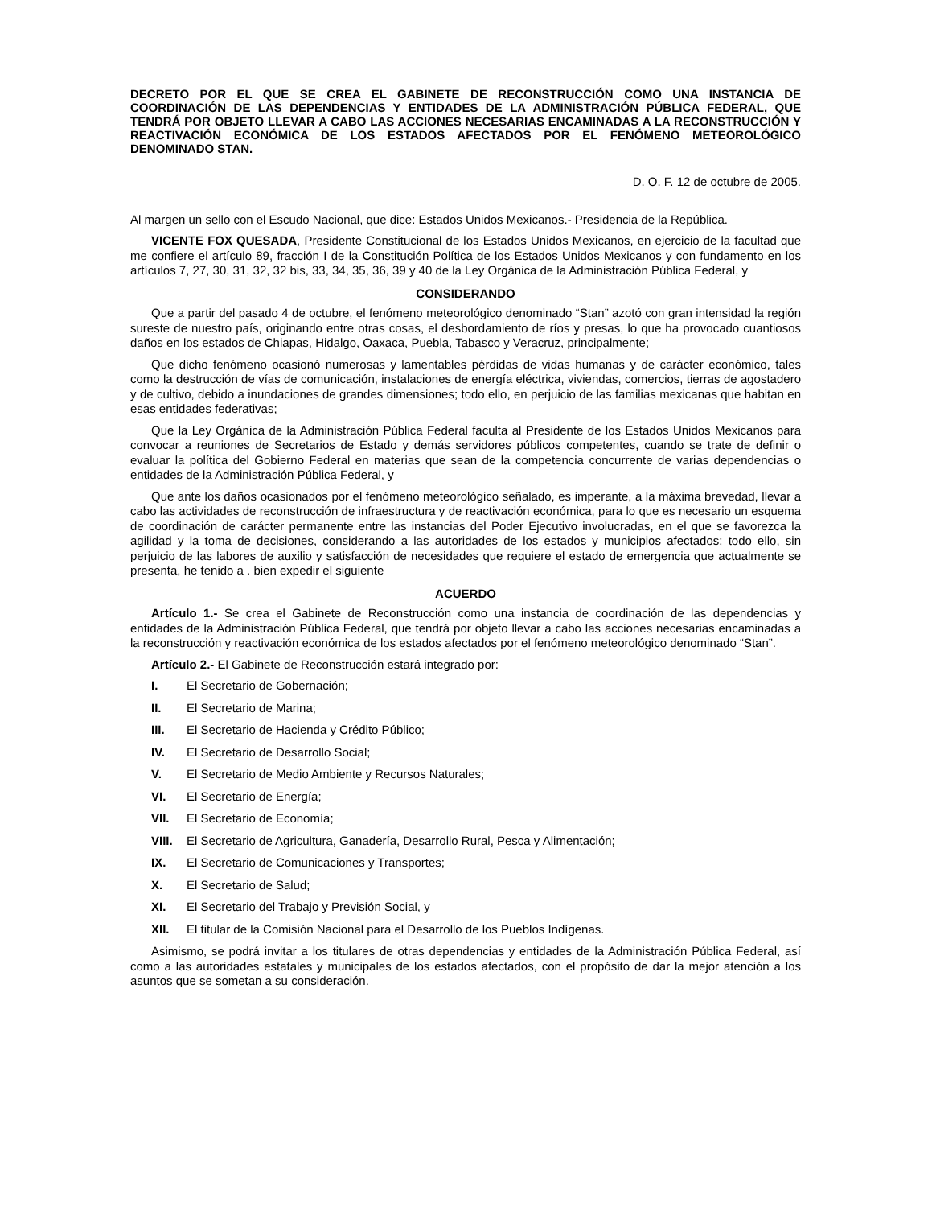DECRETO POR EL QUE SE CREA EL GABINETE DE RECONSTRUCCIÓN COMO UNA INSTANCIA DE COORDINACIÓN DE LAS DEPENDENCIAS Y ENTIDADES DE LA ADMINISTRACIÓN PÚBLICA FEDERAL, QUE TENDRÁ POR OBJETO LLEVAR A CABO LAS ACCIONES NECESARIAS ENCAMINADAS A LA RECONSTRUCCIÓN Y REACTIVACIÓN ECONÓMICA DE LOS ESTADOS AFECTADOS POR EL FENÓMENO METEOROLÓGICO DENOMINADO STAN.
D. O. F. 12 de octubre de 2005.
Al margen un sello con el Escudo Nacional, que dice: Estados Unidos Mexicanos.- Presidencia de la República.
VICENTE FOX QUESADA, Presidente Constitucional de los Estados Unidos Mexicanos, en ejercicio de la facultad que me confiere el artículo 89, fracción I de la Constitución Política de los Estados Unidos Mexicanos y con fundamento en los artículos 7, 27, 30, 31, 32, 32 bis, 33, 34, 35, 36, 39 y 40 de la Ley Orgánica de la Administración Pública Federal, y
CONSIDERANDO
Que a partir del pasado 4 de octubre, el fenómeno meteorológico denominado “Stan” azotó con gran intensidad la región sureste de nuestro país, originando entre otras cosas, el desbordamiento de ríos y presas, lo que ha provocado cuantiosos daños en los estados de Chiapas, Hidalgo, Oaxaca, Puebla, Tabasco y Veracruz, principalmente;
Que dicho fenómeno ocasionó numerosas y lamentables pérdidas de vidas humanas y de carácter económico, tales como la destrucción de vías de comunicación, instalaciones de energía eléctrica, viviendas, comercios, tierras de agostadero y de cultivo, debido a inundaciones de grandes dimensiones; todo ello, en perjuicio de las familias mexicanas que habitan en esas entidades federativas;
Que la Ley Orgánica de la Administración Pública Federal faculta al Presidente de los Estados Unidos Mexicanos para convocar a reuniones de Secretarios de Estado y demás servidores públicos competentes, cuando se trate de definir o evaluar la política del Gobierno Federal en materias que sean de la competencia concurrente de varias dependencias o entidades de la Administración Pública Federal, y
Que ante los daños ocasionados por el fenómeno meteorológico señalado, es imperante, a la máxima brevedad, llevar a cabo las actividades de reconstrucción de infraestructura y de reactivación económica, para lo que es necesario un esquema de coordinación de carácter permanente entre las instancias del Poder Ejecutivo involucradas, en el que se favorezca la agilidad y la toma de decisiones, considerando a las autoridades de los estados y municipios afectados; todo ello, sin perjuicio de las labores de auxilio y satisfacción de necesidades que requiere el estado de emergencia que actualmente se presenta, he tenido a . bien expedir el siguiente
ACUERDO
Artículo 1.- Se crea el Gabinete de Reconstrucción como una instancia de coordinación de las dependencias y entidades de la Administración Pública Federal, que tendrá por objeto llevar a cabo las acciones necesarias encaminadas a la reconstrucción y reactivación económica de los estados afectados por el fenómeno meteorológico denominado “Stan”.
Artículo 2.- El Gabinete de Reconstrucción estará integrado por:
I. El Secretario de Gobernación;
II. El Secretario de Marina;
III. El Secretario de Hacienda y Crédito Público;
IV. El Secretario de Desarrollo Social;
V. El Secretario de Medio Ambiente y Recursos Naturales;
VI. El Secretario de Energía;
VII. El Secretario de Economía;
VIII. El Secretario de Agricultura, Ganadería, Desarrollo Rural, Pesca y Alimentación;
IX. El Secretario de Comunicaciones y Transportes;
X. El Secretario de Salud;
XI. El Secretario del Trabajo y Previsión Social, y
XII. El titular de la Comisión Nacional para el Desarrollo de los Pueblos Indígenas.
Asimismo, se podrá invitar a los titulares de otras dependencias y entidades de la Administración Pública Federal, así como a las autoridades estatales y municipales de los estados afectados, con el propósito de dar la mejor atención a los asuntos que se sometan a su consideración.